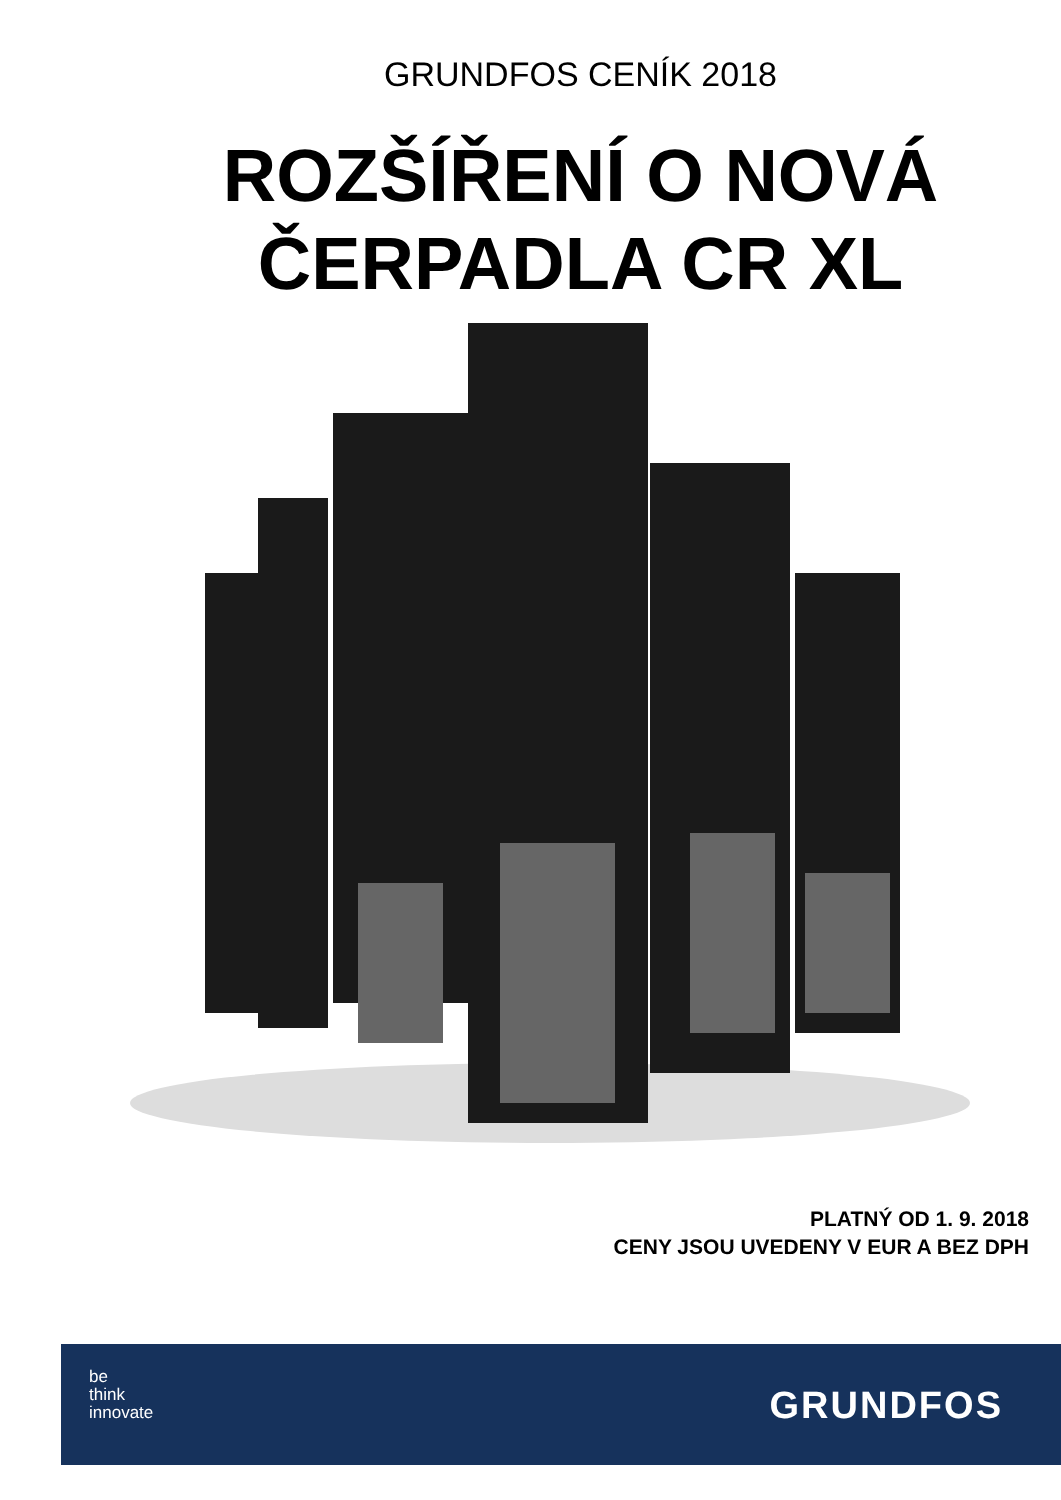GRUNDFOS CENÍK 2018
ROZŠÍŘENÍ O NOVÁ
ČERPADLA CR XL
PLATNÝ OD 1. 9. 2018
CENY JSOU UVEDENY V EUR A BEZ DPH
be
think
innovate
GRUNDFOS